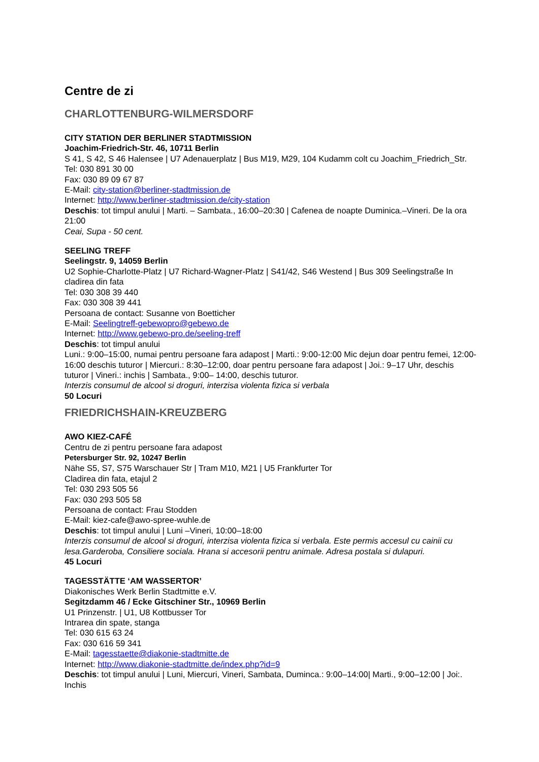Centre de zi
CHARLOTTENBURG-WILMERSDORF
CITY STATION DER BERLINER STADTMISSION
Joachim-Friedrich-Str. 46, 10711 Berlin
S 41, S 42, S 46 Halensee | U7 Adenauerplatz | Bus M19, M29, 104 Kudamm colt cu Joachim_Friedrich_Str.
Tel: 030 891 30 00
Fax: 030 89 09 67 87
E-Mail: city-station@berliner-stadtmission.de
Internet: http://www.berliner-stadtmission.de/city-station
Deschis: tot timpul anului | Marti. – Sambata., 16:00–20:30 | Cafenea de noapte Duminica.–Vineri. De la ora 21:00
Ceai, Supa - 50 cent.
SEELING TREFF
Seelingstr. 9, 14059 Berlin
U2 Sophie-Charlotte-Platz | U7 Richard-Wagner-Platz | S41/42, S46 Westend | Bus 309 Seelingstraße In cladirea din fata
Tel: 030 308 39 440
Fax: 030 308 39 441
Persoana de contact: Susanne von Boetticher
E-Mail: Seelingtreff-gebewopro@gebewo.de
Internet: http://www.gebewo-pro.de/seeling-treff
Deschis: tot timpul anului
Luni.: 9:00–15:00, numai pentru persoane fara adapost | Marti.: 9:00-12:00 Mic dejun doar pentru femei, 12:00-16:00 deschis tuturor | Miercuri.: 8:30–12:00, doar pentru persoane fara adapost | Joi.: 9–17 Uhr, deschis tuturor | Vineri.: inchis | Sambata., 9:00– 14:00, deschis tuturor.
Interzis consumul de alcool si droguri, interzisa violenta fizica si verbala
50 Locuri
FRIEDRICHSHAIN-KREUZBERG
AWO KIEZ-CAFÉ
Centru de zi pentru persoane fara adapost
Petersburger Str. 92, 10247 Berlin
Nähe S5, S7, S75 Warschauer Str | Tram M10, M21 | U5 Frankfurter Tor
Cladirea din fata, etajul 2
Tel: 030 293 505 56
Fax: 030 293 505 58
Persoana de contact: Frau Stodden
E-Mail: kiez-cafe@awo-spree-wuhle.de
Deschis: tot timpul anului | Luni –Vineri, 10:00–18:00
Interzis consumul de alcool si droguri, interzisa violenta fizica si verbala. Este permis accesul cu cainii cu lesa.Garderoba, Consiliere sociala. Hrana si accesorii pentru animale. Adresa postala si dulapuri.
45 Locuri
TAGESSTÄTTE ‘AM WASSERTOR’
Diakonisches Werk Berlin Stadtmitte e.V.
Segitzdamm 46 / Ecke Gitschiner Str., 10969 Berlin
U1 Prinzenstr. | U1, U8 Kottbusser Tor
Intrarea din spate, stanga
Tel: 030 615 63 24
Fax: 030 616 59 341
E-Mail: tagesstaette@diakonie-stadtmitte.de
Internet: http://www.diakonie-stadtmitte.de/index.php?id=9
Deschis: tot timpul anului | Luni, Miercuri, Vineri, Sambata, Duminca.: 9:00–14:00| Marti., 9:00–12:00 | Joi:. Inchis